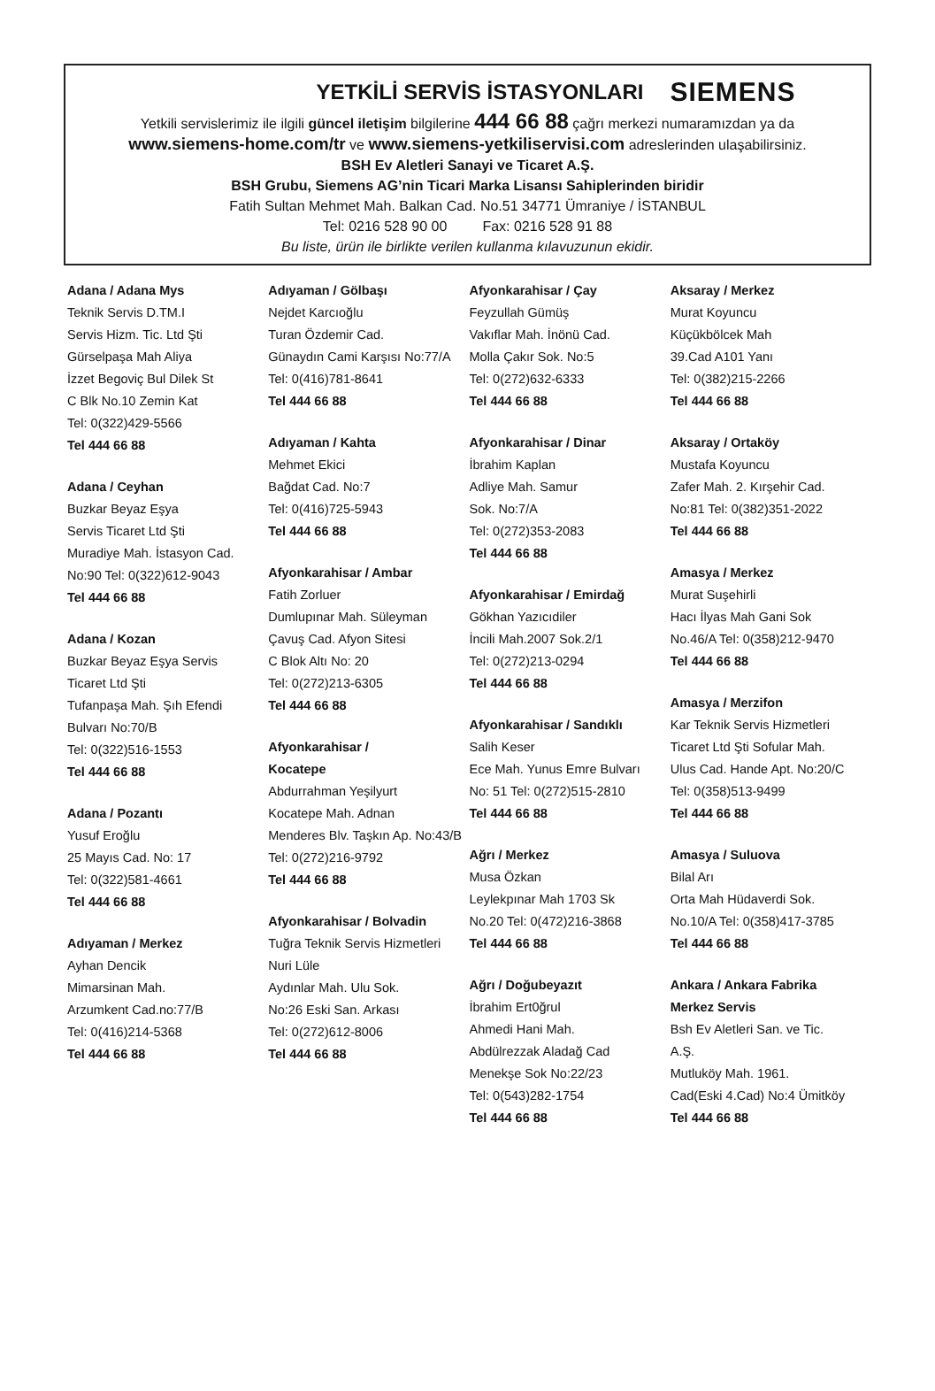YETKİLİ SERVİS İSTASYONLARI
SIEMENS
Yetkili servislerimiz ile ilgili güncel iletişim bilgilerine 444 66 88 çağrı merkezi numaramızdan ya da
www.siemens-home.com/tr ve www.siemens-yetkiliservisi.com adreslerinden ulaşabilirsiniz.
BSH Ev Aletleri Sanayi ve Ticaret A.Ş.
BSH Grubu, Siemens AG’nin Ticari Marka Lisansı Sahiplerinden biridir
Fatih Sultan Mehmet Mah. Balkan Cad. No.51 34771 Ümraniye / İSTANBUL
Tel: 0216 528 90 00 Fax: 0216 528 91 88
Bu liste, ürün ile birlikte verilen kullanma kılavuzunun ekidir.
Adana / Adana Mys
Teknik Servis D.TM.I
Servis Hizm. Tic. Ltd Şti
Gürselpaşa Mah Aliya
İzzet Begoviç Bul Dilek St
C Blk No.10 Zemin Kat
Tel: 0(322)429-5566
Tel 444 66 88
Adana / Ceyhan
Buzkar Beyaz Eşya
Servis Ticaret Ltd Şti
Muradiye Mah. İstasyon Cad.
No:90 Tel: 0(322)612-9043
Tel 444 66 88
Adana / Kozan
Buzkar Beyaz Eşya Servis
Ticaret Ltd Şti
Tufanpaşa Mah. Şıh Efendi
Bulvarı No:70/B
Tel: 0(322)516-1553
Tel 444 66 88
Adana / Pozantı
Yusuf Eroğlu
25 Mayıs Cad. No: 17
Tel: 0(322)581-4661
Tel 444 66 88
Adıyaman / Merkez
Ayhan Dencik
Mimarsinan Mah.
Arzumkent Cad.no:77/B
Tel: 0(416)214-5368
Tel 444 66 88
Adıyaman / Gölbaşı
Nejdet Karcıoğlu
Turan Özdemir Cad.
Günaydın Cami Karşısı No:77/A
Tel: 0(416)781-8641
Tel 444 66 88
Adıyaman / Kahta
Mehmet Ekici
Bağdat Cad. No:7
Tel: 0(416)725-5943
Tel 444 66 88
Afyonkarahisar / Ambar
Fatih Zorluer
Dumlupınar Mah. Süleyman
Çavuş Cad. Afyon Sitesi
C Blok Altı No: 20
Tel: 0(272)213-6305
Tel 444 66 88
Afyonkarahisar /
Kocatepe
Abdurrahman Yeşilyurt
Kocatepe Mah. Adnan
Menderes Blv. Taşkın Ap. No:43/B
Tel: 0(272)216-9792
Tel 444 66 88
Afyonkarahisar / Bolvadin
Tuğra Teknik Servis Hizmetleri
Nuri Lüle
Aydınlar Mah. Ulu Sok.
No:26 Eski San. Arkası
Tel: 0(272)612-8006
Tel 444 66 88
Afyonkarahisar / Çay
Feyzullah Gümüş
Vakıflar Mah. İnönü Cad.
Molla Çakır Sok. No:5
Tel: 0(272)632-6333
Tel 444 66 88
Afyonkarahisar / Dinar
İbrahim Kaplan
Adliye Mah. Samur
Sok. No:7/A
Tel: 0(272)353-2083
Tel 444 66 88
Afyonkarahisar / Emirdağ
Gökhan Yazıcıdiler
İncili Mah.2007 Sok.2/1
Tel: 0(272)213-0294
Tel 444 66 88
Afyonkarahisar / Sandıklı
Salih Keser
Ece Mah. Yunus Emre Bulvarı
No: 51 Tel: 0(272)515-2810
Tel 444 66 88
Ağrı / Merkez
Musa Özkan
Leylekpınar Mah 1703 Sk
No.20 Tel: 0(472)216-3868
Tel 444 66 88
Ağrı / Doğubeyazıt
İbrahim Ert0ğrul
Ahmedi Hani Mah.
Abdülrezzak Aladağ Cad
Menekşe Sok No:22/23
Tel: 0(543)282-1754
Tel 444 66 88
Aksaray / Merkez
Murat Koyuncu
Küçükbölcek Mah
39.Cad A101 Yanı
Tel: 0(382)215-2266
Tel 444 66 88
Aksaray / Ortaköy
Mustafa Koyuncu
Zafer Mah. 2. Kırşehir Cad.
No:81 Tel: 0(382)351-2022
Tel 444 66 88
Amasya / Merkez
Murat Suşehirli
Hacı İlyas Mah Gani Sok
No.46/A Tel: 0(358)212-9470
Tel 444 66 88
Amasya / Merzifon
Kar Teknik Servis Hizmetleri
Ticaret Ltd Şti Sofular Mah.
Ulus Cad. Hande Apt. No:20/C
Tel: 0(358)513-9499
Tel 444 66 88
Amasya / Suluova
Bilal Arı
Orta Mah Hüdaverdi Sok.
No.10/A Tel: 0(358)417-3785
Tel 444 66 88
Ankara / Ankara Fabrika
Merkez Servis
Bsh Ev Aletleri San. ve Tic.
A.Ş.
Mutluköy Mah. 1961.
Cad(Eski 4.Cad) No:4 Ümitköy
Tel 444 66 88